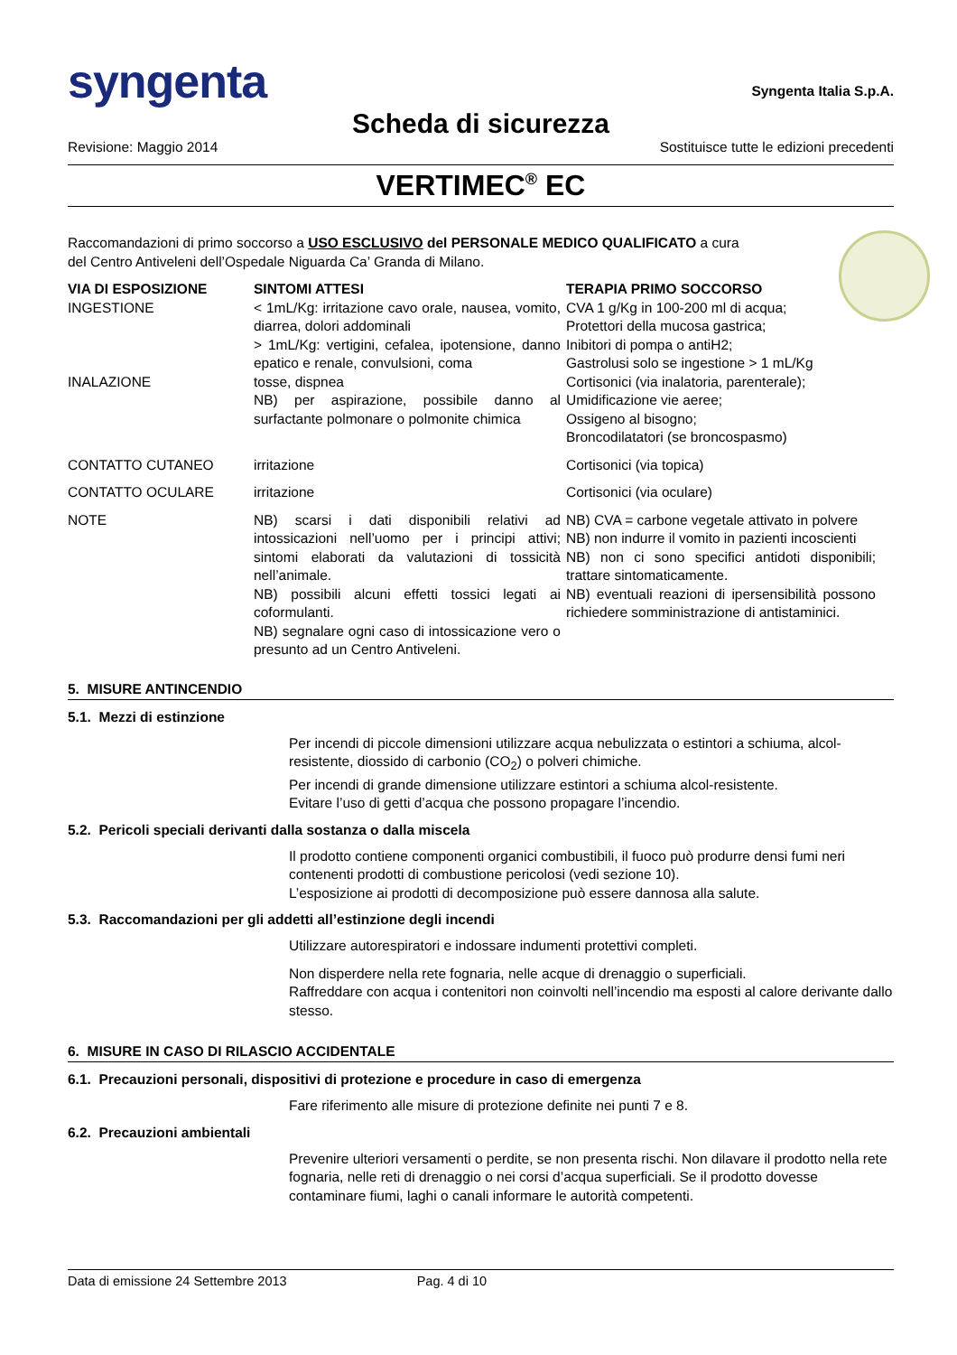syngenta
Syngenta Italia S.p.A.
Scheda di sicurezza
Revisione: Maggio 2014 Sostituisce tutte le edizioni precedenti
VERTIMEC<sup>®</sup> EC
Raccomandazioni di primo soccorso a USO ESCLUSIVO del PERSONALE MEDICO QUALIFICATO a cura del Centro Antiveleni dell’Ospedale Niguarda Ca’ Granda di Milano.
| VIA DI ESPOSIZIONE | SINTOMI ATTESI | TERAPIA PRIMO SOCCORSO |
| --- | --- | --- |
| INGESTIONE INALAZIONE | < 1mL/Kg: irritazione cavo orale, nausea, vomito, diarrea, dolori addominali > 1mL/Kg: vertigini, cefalea, ipotensione, danno epatico e renale, convulsioni, coma tosse, dispnea NB) per aspirazione, possibile danno al surfactante polmonare o polmonite chimica | CVA 1 g/Kg in 100-200 ml di acqua; Protettori della mucosa gastrica; Inibitori di pompa o antiH2; Gastrolusi solo se ingestione > 1 mL/Kg Cortisonici (via inalatoria, parenterale); Umidificazione vie aeree; Ossigeno al bisogno; Broncodilatatori (se broncospasmo) |
| CONTATTO CUTANEO | irritazione | Cortisonici (via topica) |
| CONTATTO OCULARE | irritazione | Cortisonici (via oculare) |
| NOTE | NB) scarsi i dati disponibili relativi ad intossicazioni nell’uomo per i principi attivi; sintomi elaborati da valutazioni di tossicità nell’animale. NB) possibili alcuni effetti tossici legati ai coformulanti. NB) segnalare ogni caso di intossicazione vero o presunto ad un Centro Antiveleni. | NB) CVA = carbone vegetale attivato in polvere NB) non indurre il vomito in pazienti incoscienti NB) non ci sono specifici antidoti disponibili; trattare sintomaticamente. NB) eventuali reazioni di ipersensibilità possono richiedere somministrazione di antistaminici. |
5. MISURE ANTINCENDIO
5.1. Mezzi di estinzione
Per incendi di piccole dimensioni utilizzare acqua nebulizzata o estintori a schiuma, alcol-resistente, diossido di carbonio (CO<sub>2</sub>) o polveri chimiche.
Per incendi di grande dimensione utilizzare estintori a schiuma alcol-resistente.
Evitare l’uso di getti d’acqua che possono propagare l’incendio.
5.2. Pericoli speciali derivanti dalla sostanza o dalla miscela
Il prodotto contiene componenti organici combustibili, il fuoco può produrre densi fumi neri contenenti prodotti di combustione pericolosi (vedi sezione 10).
L’esposizione ai prodotti di decomposizione può essere dannosa alla salute.
5.3. Raccomandazioni per gli addetti all’estinzione degli incendi
Utilizzare autorespiratori e indossare indumenti protettivi completi.
Non disperdere nella rete fognaria, nelle acque di drenaggio o superficiali.
Raffreddare con acqua i contenitori non coinvolti nell’incendio ma esposti al calore derivante dallo stesso.
6. MISURE IN CASO DI RILASCIO ACCIDENTALE
6.1. Precauzioni personali, dispositivi di protezione e procedure in caso di emergenza
Fare riferimento alle misure di protezione definite nei punti 7 e 8.
6.2. Precauzioni ambientali
Prevenire ulteriori versamenti o perdite, se non presenta rischi. Non dilavare il prodotto nella rete fognaria, nelle reti di drenaggio o nei corsi d’acqua superficiali. Se il prodotto dovesse contaminare fiumi, laghi o canali informare le autorità competenti.
Data di emissione 24 Settembre 2013 Pag. 4 di 10